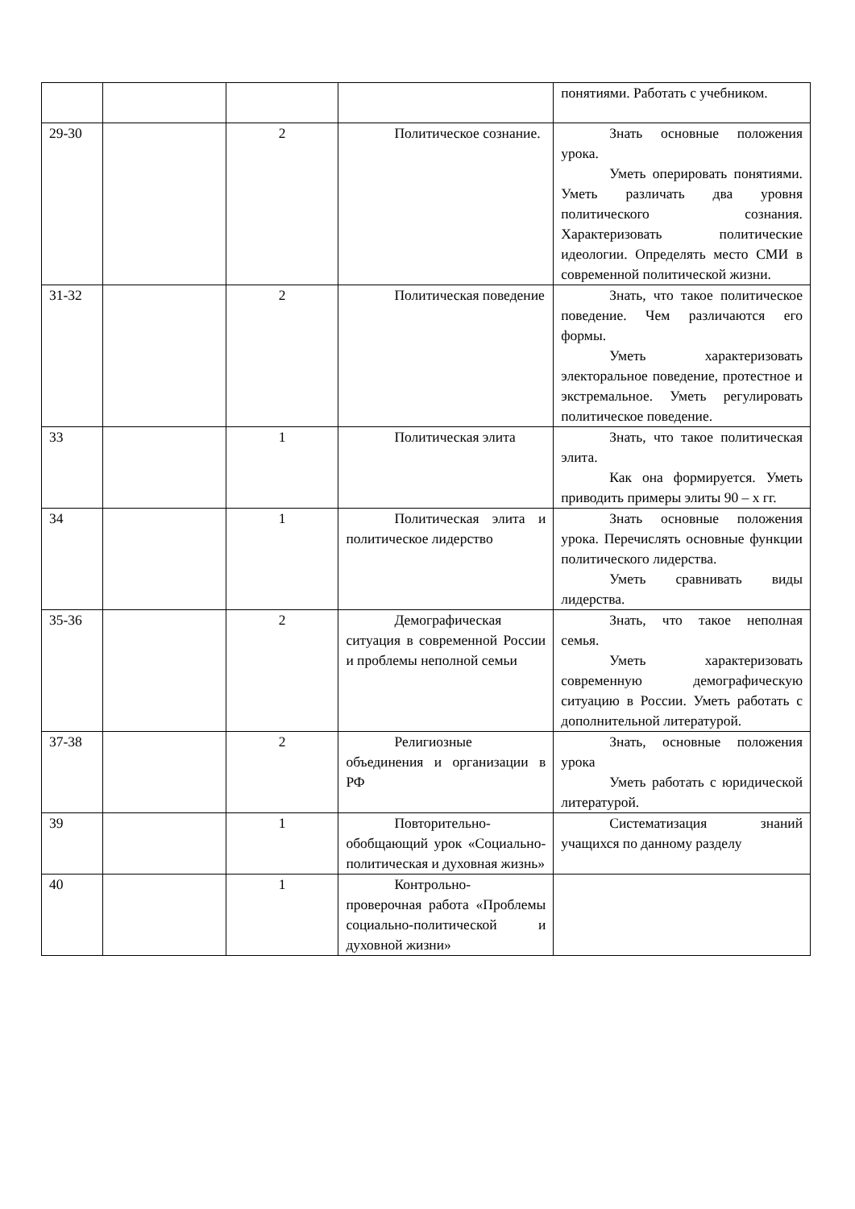| | | | | понятиями. Работать с учебником. |
| 29-30 | | 2 | Политическое сознание. | Знать основные положения урока. Уметь оперировать понятиями. Уметь различать два уровня политического сознания. Характеризовать политические идеологии. Определять место СМИ в современной политической жизни. |
| 31-32 | | 2 | Политическая поведение | Знать, что такое политическое поведение. Чем различаются его формы. Уметь характеризовать электоральное поведение, протестное и экстремальное. Уметь регулировать политическое поведение. |
| 33 | | 1 | Политическая элита | Знать, что такое политическая элита. Как она формируется. Уметь приводить примеры элиты 90 – х гг. |
| 34 | | 1 | Политическая элита и политическое лидерство | Знать основные положения урока. Перечислять основные функции политического лидерства. Уметь сравнивать виды лидерства. |
| 35-36 | | 2 | Демографическая ситуация в современной России и проблемы неполной семьи | Знать, что такое неполная семья. Уметь характеризовать современную демографическую ситуацию в России. Уметь работать с дополнительной литературой. |
| 37-38 | | 2 | Религиозные объединения и организации в РФ | Знать, основные положения урока Уметь работать с юридической литературой. |
| 39 | | 1 | Повторительно-обобщающий урок «Социально-политическая и духовная жизнь» | Систематизация знаний учащихся по данному разделу |
| 40 | | 1 | Контрольно-проверочная работа «Проблемы социально-политической и духовной жизни» | |